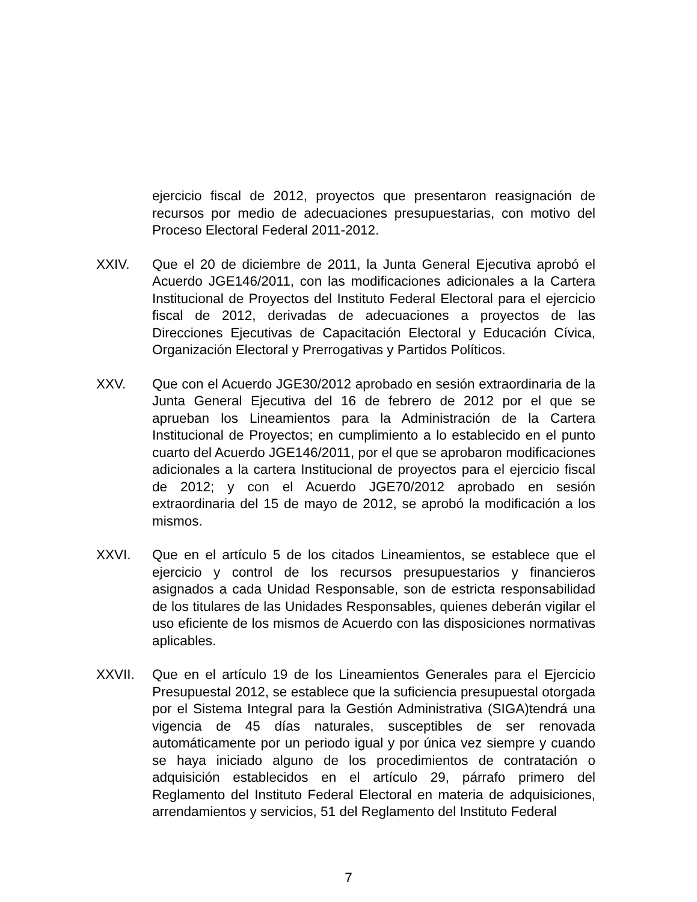ejercicio fiscal de 2012, proyectos que presentaron reasignación de recursos por medio de adecuaciones presupuestarias, con motivo del Proceso Electoral Federal 2011-2012.
XXIV. Que el 20 de diciembre de 2011, la Junta General Ejecutiva aprobó el Acuerdo JGE146/2011, con las modificaciones adicionales a la Cartera Institucional de Proyectos del Instituto Federal Electoral para el ejercicio fiscal de 2012, derivadas de adecuaciones a proyectos de las Direcciones Ejecutivas de Capacitación Electoral y Educación Cívica, Organización Electoral y Prerrogativas y Partidos Políticos.
XXV. Que con el Acuerdo JGE30/2012 aprobado en sesión extraordinaria de la Junta General Ejecutiva del 16 de febrero de 2012 por el que se aprueban los Lineamientos para la Administración de la Cartera Institucional de Proyectos; en cumplimiento a lo establecido en el punto cuarto del Acuerdo JGE146/2011, por el que se aprobaron modificaciones adicionales a la cartera Institucional de proyectos para el ejercicio fiscal de 2012; y con el Acuerdo JGE70/2012 aprobado en sesión extraordinaria del 15 de mayo de 2012, se aprobó la modificación a los mismos.
XXVI. Que en el artículo 5 de los citados Lineamientos, se establece que el ejercicio y control de los recursos presupuestarios y financieros asignados a cada Unidad Responsable, son de estricta responsabilidad de los titulares de las Unidades Responsables, quienes deberán vigilar el uso eficiente de los mismos de Acuerdo con las disposiciones normativas aplicables.
XXVII. Que en el artículo 19 de los Lineamientos Generales para el Ejercicio Presupuestal 2012, se establece que la suficiencia presupuestal otorgada por el Sistema Integral para la Gestión Administrativa (SIGA)tendrá una vigencia de 45 días naturales, susceptibles de ser renovada automáticamente por un periodo igual y por única vez siempre y cuando se haya iniciado alguno de los procedimientos de contratación o adquisición establecidos en el artículo 29, párrafo primero del Reglamento del Instituto Federal Electoral en materia de adquisiciones, arrendamientos y servicios, 51 del Reglamento del Instituto Federal
7